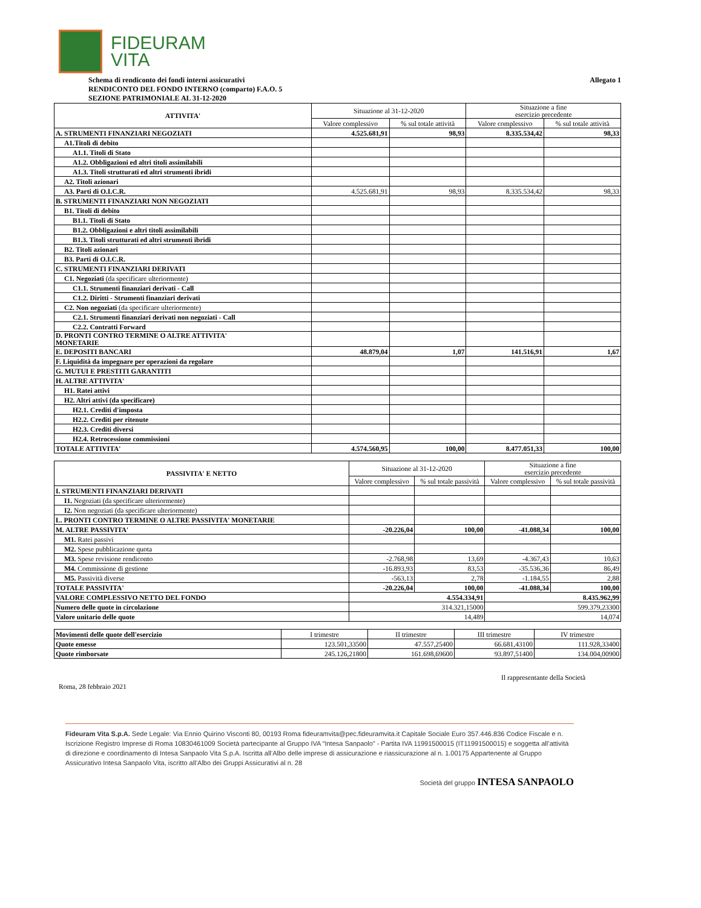FIDEURAM
VITA
Schema di rendiconto dei fondi interni assicurativi
RENDICONTO DEL FONDO INTERNO (comparto) F.A.O. 5
SEZIONE PATRIMONIALE AL 31-12-2020
Allegato 1
| ATTIVITA' | Situazione al 31-12-2020 | | Situazione a fine esercizio precedente | |
| --- | --- | --- | --- | --- |
| | Valore complessivo | % sul totale attività | Valore complessivo | % sul totale attività |
| A. STRUMENTI FINANZIARI NEGOZIATI | 4.525.681,91 | 98,93 | 8.335.534,42 | 98,33 |
| A1.Titoli di debito | | | | |
| A1.1. Titoli di Stato | | | | |
| A1.2. Obbligazioni ed altri titoli assimilabili | | | | |
| A1.3. Titoli strutturati ed altri strumenti ibridi | | | | |
| A2. Titoli azionari | | | | |
| A3. Parti di O.I.C.R. | 4.525.681,91 | 98,93 | 8.335.534,42 | 98,33 |
| B. STRUMENTI FINANZIARI NON NEGOZIATI | | | | |
| B1. Titoli di debito | | | | |
| B1.1. Titoli di Stato | | | | |
| B1.2. Obbligazioni e altri titoli assimilabili | | | | |
| B1.3. Titoli strutturati ed altri strumenti ibridi | | | | |
| B2. Titoli azionari | | | | |
| B3. Parti di O.I.C.R. | | | | |
| C. STRUMENTI FINANZIARI DERIVATI | | | | |
| C1. Negoziati (da specificare ulteriormente) | | | | |
| C1.1. Strumenti finanziari derivati - Call | | | | |
| C1.2. Diritti - Strumenti finanziari derivati | | | | |
| C2. Non negoziati (da specificare ulteriormente) | | | | |
| C2.1. Strumenti finanziari derivati non negoziati - Call | | | | |
| C2.2. Contratti Forward | | | | |
| D. PRONTI CONTRO TERMINE O ALTRE ATTIVITA' MONETARIE | | | | |
| E. DEPOSITI BANCARI | 48.879,04 | 1,07 | 141.516,91 | 1,67 |
| F. Liquidità da impegnare per operazioni da regolare | | | | |
| G. MUTUI E PRESTITI GARANTITI | | | | |
| H. ALTRE ATTIVITA' | | | | |
| H1. Ratei attivi | | | | |
| H2. Altri attivi (da specificare) | | | | |
| H2.1. Crediti d'imposta | | | | |
| H2.2. Crediti per ritenute | | | | |
| H2.3. Crediti diversi | | | | |
| H2.4. Retrocessione commissioni | | | | |
| TOTALE ATTIVITA' | 4.574.560,95 | 100,00 | 8.477.051,33 | 100,00 |
| PASSIVITA' E NETTO | Situazione al 31-12-2020 | | Situazione a fine esercizio precedente | |
| --- | --- | --- | --- | --- |
| | Valore complessivo | % sul totale passività | Valore complessivo | % sul totale passività |
| I. STRUMENTI FINANZIARI DERIVATI | | | | |
| I1. Negoziati (da specificare ulteriormente) | | | | |
| I2. Non negoziati (da specificare ulteriormente) | | | | |
| L. PRONTI CONTRO TERMINE O ALTRE PASSIVITA' MONETARIE | | | | |
| M. ALTRE PASSIVITA' | -20.226,04 | 100,00 | -41.088,34 | 100,00 |
| M1. Ratei passivi | | | | |
| M2. Spese pubblicazione quota | | | | |
| M3. Spese revisione rendiconto | -2.768,98 | 13,69 | -4.367,43 | 10,63 |
| M4. Commissione di gestione | -16.893,93 | 83,53 | -35.536,36 | 86,49 |
| M5. Passività diverse | -563,13 | 2,78 | -1.184,55 | 2,88 |
| TOTALE PASSIVITA' | -20.226,04 | 100,00 | -41.088,34 | 100,00 |
| VALORE COMPLESSIVO NETTO DEL FONDO | 4.554.334,91 | | 8.435.962,99 | |
| Numero delle quote in circolazione | 314.321,15000 | | 599.379,23300 | |
| Valore unitario delle quote | 14,489 | | 14,074 | |
| Movimenti delle quote dell'esercizio | I trimestre | II trimestre | III trimestre | IV trimestre |
| Quote emesse | 123.501,33500 | 47.557,25400 | 66.681,43100 | 111.928,33400 |
| Quote rimborsate | 245.126,21800 | 161.698,69600 | 93.897,51400 | 134.004,00900 |
Roma, 28 febbraio 2021
Il rappresentante della Società
Fideuram Vita S.p.A. Sede Legale: Via Ennio Quirino Visconti 80, 00193 Roma fideuramvita@pec.fideuramvita.it Capitale Sociale Euro 357.446.836 Codice Fiscale e n. Iscrizione Registro Imprese di Roma 10830461009 Società partecipante al Gruppo IVA “Intesa Sanpaolo” - Partita IVA 11991500015 (IT11991500015) e soggetta all’attività di direzione e coordinamento di Intesa Sanpaolo Vita S.p.A. Iscritta all’Albo delle imprese di assicurazione e riassicurazione al n. 1.00175 Appartenente al Gruppo Assicurativo Intesa Sanpaolo Vita, iscritto all’Albo dei Gruppi Assicurativi al n. 28
Società del gruppo INTESA SANPAOLO